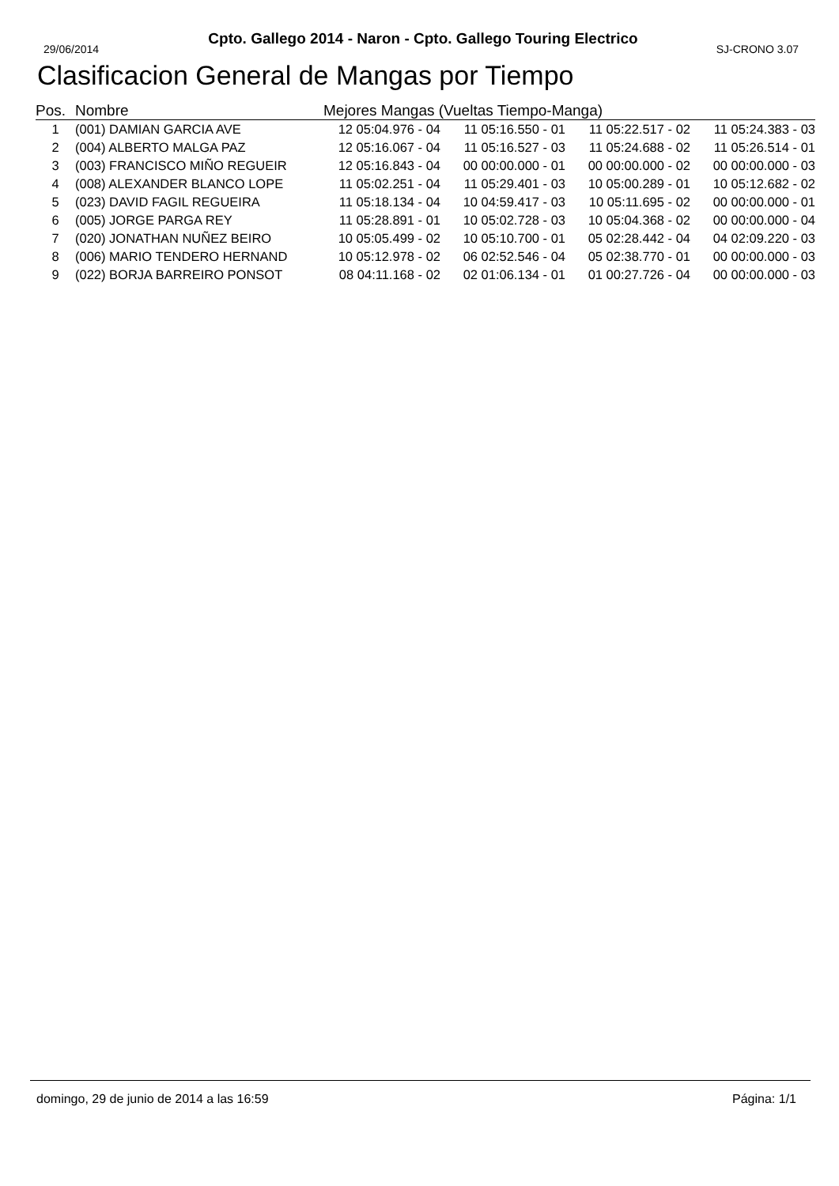Cpto. Gallego 2014 - Naron - Cpto. Gallego Touring Electrico
29/06/2014 SJ-CRONO 3.07
Clasificacion General de Mangas por Tiempo
| Pos. | Nombre | Mejores Mangas (Vueltas Tiempo-Manga) | | | |
| --- | --- | --- | --- | --- | --- |
| 1 | (001) DAMIAN GARCIA AVE | 12 05:04.976 - 04 | 11 05:16.550 - 01 | 11 05:22.517 - 02 | 11 05:24.383 - 03 |
| 2 | (004) ALBERTO MALGA PAZ | 12 05:16.067 - 04 | 11 05:16.527 - 03 | 11 05:24.688 - 02 | 11 05:26.514 - 01 |
| 3 | (003) FRANCISCO MIÑO REGUEIR | 12 05:16.843 - 04 | 00 00:00.000 - 01 | 00 00:00.000 - 02 | 00 00:00.000 - 03 |
| 4 | (008) ALEXANDER BLANCO LOPE | 11 05:02.251 - 04 | 11 05:29.401 - 03 | 10 05:00.289 - 01 | 10 05:12.682 - 02 |
| 5 | (023) DAVID FAGIL REGUEIRA | 11 05:18.134 - 04 | 10 04:59.417 - 03 | 10 05:11.695 - 02 | 00 00:00.000 - 01 |
| 6 | (005) JORGE PARGA REY | 11 05:28.891 - 01 | 10 05:02.728 - 03 | 10 05:04.368 - 02 | 00 00:00.000 - 04 |
| 7 | (020) JONATHAN NUÑEZ BEIRO | 10 05:05.499 - 02 | 10 05:10.700 - 01 | 05 02:28.442 - 04 | 04 02:09.220 - 03 |
| 8 | (006) MARIO TENDERO HERNAND | 10 05:12.978 - 02 | 06 02:52.546 - 04 | 05 02:38.770 - 01 | 00 00:00.000 - 03 |
| 9 | (022) BORJA BARREIRO PONSOT | 08 04:11.168 - 02 | 02 01:06.134 - 01 | 01 00:27.726 - 04 | 00 00:00.000 - 03 |
domingo, 29 de junio de 2014 a las 16:59 Página: 1/1